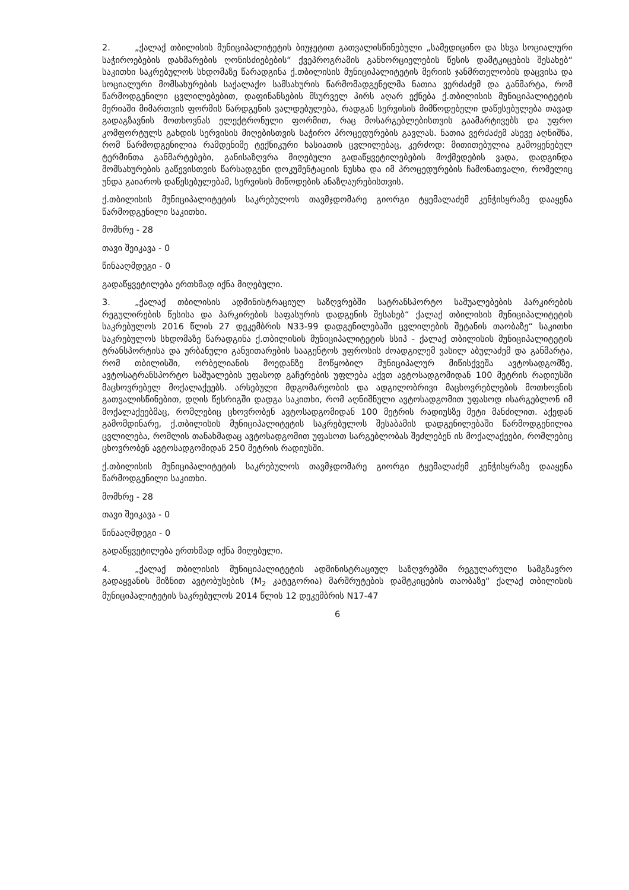2. „ქალაქ თბილისის მუნიციპალიტეტის ბიუჯეტით გათვალისწინებული „სამედიცინო და სხვა სოციალური საჭიროებების დახმარების ღონისძიებების“ ქვეპროგრამის განხორციელების წესის დამტკიცების შესახებ“ საკითხი საკრებულოს სხდომაზე წარადგინა ქ.თბილისის მუნიციპალიტეტის მერიის ჯანმრთელობის დაცვისა და სოციალური მომსახურების საქალაქო სამსახურის წარმომადგენელმა ნათია ვერძაძემ და განმარტა, რომ წარმოდგენილი ცვლილებებით, დაფინანსების მსურველ პირს აღარ ექნება ქ.თბილისის მუნიციპალიტეტის მერიაში მიმართვის ფორმის წარდგენის ვალდებულება, რადგან სერვისის მიმწოდებელი დაწესებულება თავად გადაგზავნის მოთხოვნას ელექტრონული ფორმით, რაც მოსარგებლებისთვის გაამარტივებს და უფრო კომფორტულს გახდის სერვისის მიღებისთვის საჭირო პროცედურების გავლას. ნათია ვერძაძემ ასევე აღნიშნა, რომ წარმოდგენილია რამდენიმე ტექნიკური ხასიათის ცვლილებაც, კერძოდ: მითითებულია გამოყენებულ ტერმინთა განმარტებები, განისაზღვრა მიღებული გადაწყვეტილებების მოქმედების ვადა, დადგინდა მომსახურების გაწევისთვის წარსადგენი დოკუმენტაციის ნუსხა და იმ პროცედურების ჩამონათვალი, რომელიც უნდა გაიაროს დაწესებულებამ, სერვისის მიწოდების ანაზღაურებისთვის.
ქ.თბილისის მუნიციპალიტეტის საკრებულოს თავმჯდომარე გიორგი ტყემალაძემ კენჭისყრაზე დააყენა წარმოდგენილი საკითხი.
მომხრე - 28
თავი შეიკავა - 0
წინააღმდეგი - 0
გადაწყვეტილება ერთხმად იქნა მიღებული.
3. „ქალაქ თბილისის ადმინისტრაციულ საზღვრებში სატრანსპორტო საშუალებების პარკირების რეგულირების წესისა და პარკირების საფასურის დადგენის შესახებ“ ქალაქ თბილისის მუნიციპალიტეტის საკრებულოს 2016 წლის 27 დეკემბრის N33-99 დადგენილებაში ცვლილების შეტანის თაობაზე“ საკითხი საკრებულოს სხდომაზე წარადგინა ქ.თბილისის მუნიციპალიტეტის სსიპ - ქალაქ თბილისის მუნიციპალიტეტის ტრანსპორტისა და ურბანული განვითარების სააგენტოს უფროსის ძოადგილემ ვასილ აბულაძემ და განმარტა, რომ თბილისში, ორბელიანის მოედანზე მოწყობილ მუნიციპალურ მიწისქვეშა ავტოსადგომზე, ავტოსატრანსპორტო საშუალების უფასოდ გაჩერების უფლება აქვთ ავტოსადგომიდან 100 მეტრის რადიუსში მაცხოვრებელ მოქალაქეებს. არსებული მდგომარეობის და ადგილობრივი მაცხოვრებლების მოთხოვნის გათვალისწინებით, დღის წესრიგში დადგა საკითხი, რომ აღნიშნული ავტოსადგომით უფასოდ ისარგებლონ იმ მოქალაქეებმაც, რომლებიც ცხოვრობენ ავტოსადგომიდან 100 მეტრის რადიუსზე მეტი მანძილით. აქედან გამომდინარე, ქ.თბილისის მუნიციპალიტეტის საკრებულოს შესაბამის დადგენილებაში წარმოდგენილია ცვლილება, რომლის თანახმადაც ავტოსადგომით უფასოთ სარგებლობას შეძლებენ ის მოქალაქეები, რომლებიც ცხოვრობენ ავტოსადგომიდან 250 მეტრის რადიუსში.
ქ.თბილისის მუნიციპალიტეტის საკრებულოს თავმჯდომარე გიორგი ტყემალაძემ კენჭისყრაზე დააყენა წარმოდგენილი საკითხი.
მომხრე - 28
თავი შეიკავა - 0
წინააღმდეგი - 0
გადაწყვეტილება ერთხმად იქნა მიღებული.
4. „ქალაქ თბილისის მუნიციპალიტეტის ადმინისტრაციულ საზღვრებში რეგულარული სამგზავრო გადაყვანის მიზნით ავტობუსების (M<sub>2</sub> კატეგორია) მარშრუტების დამტკიცების თაობაზე“ ქალაქ თბილისის მუნიციპალიტეტის საკრებულოს 2014 წლის 12 დეკემბრის N17-47
6